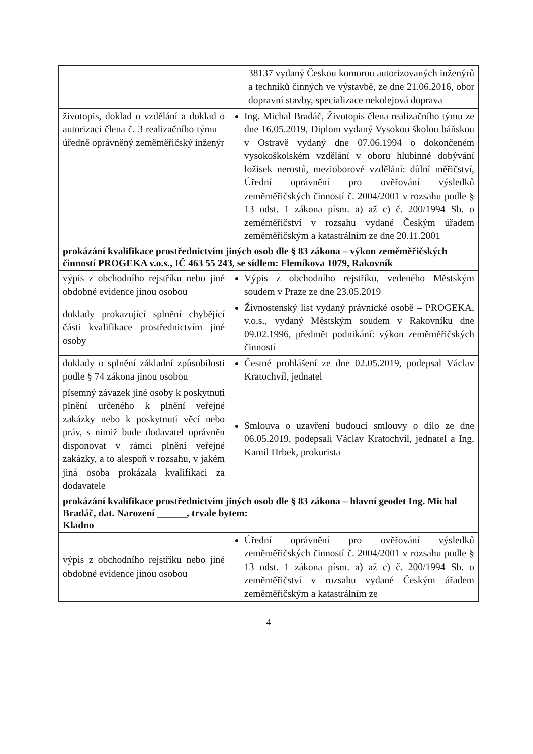| | 38137 vydaný Českou komorou autorizovaných inženýrů a techniků činných ve výstavbě, ze dne 21.06.2016, obor dopravní stavby, specializace nekolejová doprava |
| životopis, doklad o vzdělání a doklad o autorizaci člena č. 3 realizačního týmu – úředně oprávněný zeměměřičský inženýr | Ing. Michal Bradáč, Životopis člena realizačního týmu ze dne 16.05.2019, Diplom vydaný Vysokou školou báňskou v Ostravě vydaný dne 07.06.1994 o dokončeném vysokoškolském vzdělání v oboru hlubinné dobývání ložisek nerostů, mezioborové vzdělání: důlní měřičství, Úřední oprávnění pro ověřování výsledků zeměměřičských činností č. 2004/2001 v rozsahu podle § 13 odst. 1 zákona písm. a) až c) č. 200/1994 Sb. o zeměměřičství v rozsahu vydané Českým úřadem zeměměřičským a katastrálním ze dne 20.11.2001 |
| prokázání kvalifikace prostřednictvím jiných osob dle § 83 zákona – výkon zeměměřičských činností PROGEKA v.o.s., IČ 463 55 243, se sídlem: Flemíkova 1079, Rakovník | |
| výpis z obchodního rejstříku nebo jiné obdobné evidence jinou osobou | Výpis z obchodního rejstříku, vedeného Městským soudem v Praze ze dne 23.05.2019 |
| doklady prokazující splnění chybějící části kvalifikace prostřednictvím jiné osoby | Živnostenský list vydaný právnické osobě – PROGEKA, v.o.s., vydaný Městským soudem v Rakovníku dne 09.02.1996, předmět podnikání: výkon zeměměřičských činností |
| doklady o splnění základní způsobilosti podle § 74 zákona jinou osobou | Čestné prohlášení ze dne 02.05.2019, podepsal Václav Kratochvíl, jednatel |
| písemný závazek jiné osoby k poskytnutí plnění určeného k plnění veřejné zakázky nebo k poskytnutí věcí nebo práv, s nimiž bude dodavatel oprávněn disponovat v rámci plnění veřejné zakázky, a to alespoň v rozsahu, v jakém jiná osoba prokázala kvalifikaci za dodavatele | Smlouva o uzavření budoucí smlouvy o dílo ze dne 06.05.2019, podepsali Václav Kratochvíl, jednatel a Ing. Kamil Hrbek, prokurista |
| prokázání kvalifikace prostřednictvím jiných osob dle § 83 zákona – hlavní geodet Ing. Michal Bradáč, dat. Narození ______, trvale bytem: Kladno | |
| výpis z obchodního rejstříku nebo jiné obdobné evidence jinou osobou | Úřední oprávnění pro ověřování výsledků zeměměřičských činností č. 2004/2001 v rozsahu podle § 13 odst. 1 zákona písm. a) až c) č. 200/1994 Sb. o zeměměřičství v rozsahu vydané Českým úřadem zeměměřičským a katastrálním ze |
4